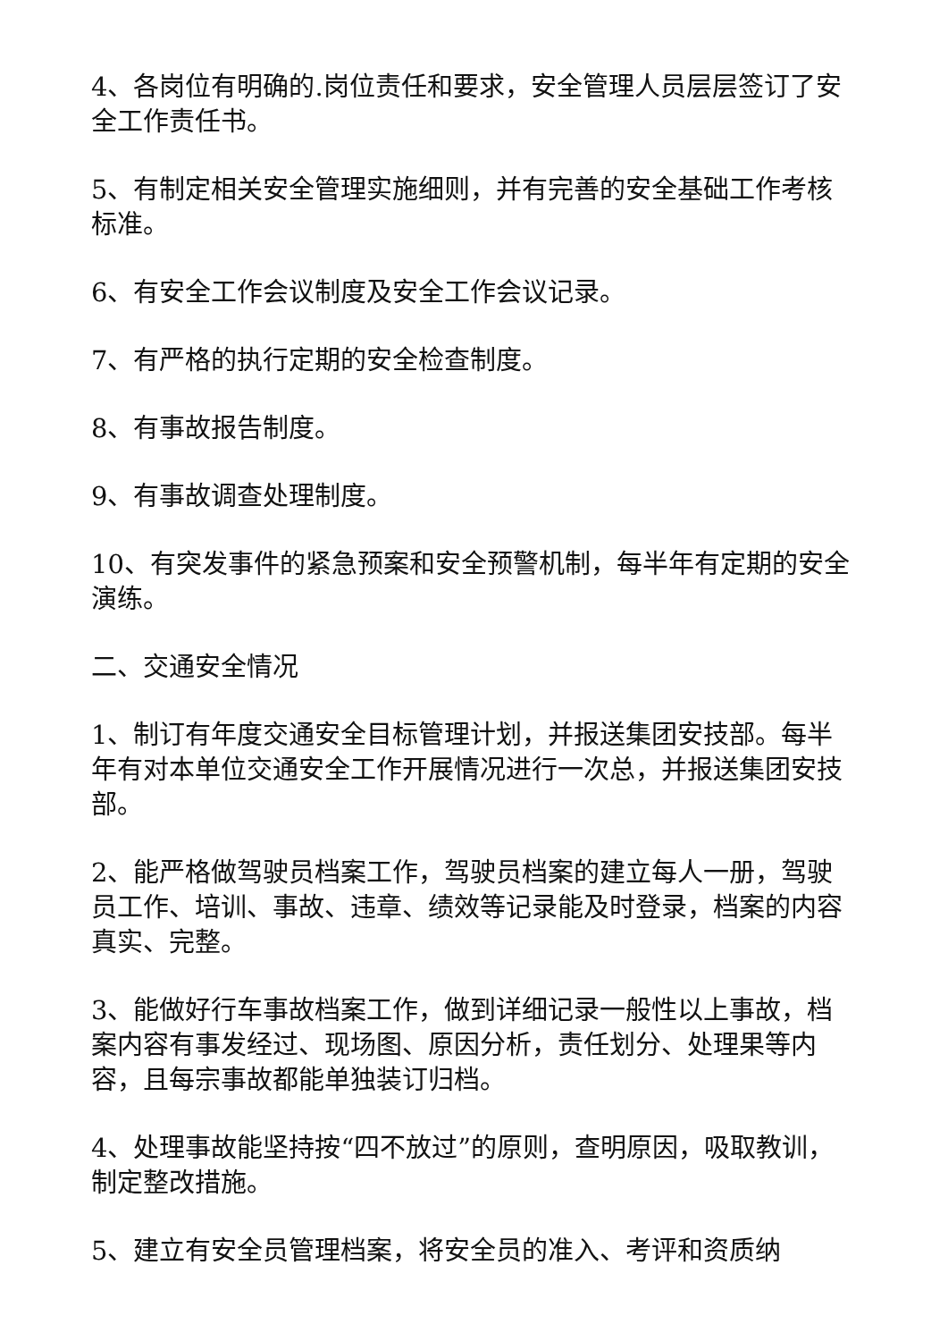4、各岗位有明确的.岗位责任和要求，安全管理人员层层签订了安全工作责任书。
5、有制定相关安全管理实施细则，并有完善的安全基础工作考核标准。
6、有安全工作会议制度及安全工作会议记录。
7、有严格的执行定期的安全检查制度。
8、有事故报告制度。
9、有事故调查处理制度。
10、有突发事件的紧急预案和安全预警机制，每半年有定期的安全演练。
二、交通安全情况
1、制订有年度交通安全目标管理计划，并报送集团安技部。每半年有对本单位交通安全工作开展情况进行一次总，并报送集团安技部。
2、能严格做驾驶员档案工作，驾驶员档案的建立每人一册，驾驶员工作、培训、事故、违章、绩效等记录能及时登录，档案的内容真实、完整。
3、能做好行车事故档案工作，做到详细记录一般性以上事故，档案内容有事发经过、现场图、原因分析，责任划分、处理果等内容，且每宗事故都能单独装订归档。
4、处理事故能坚持按“四不放过”的原则，查明原因，吸取教训，制定整改措施。
5、建立有安全员管理档案，将安全员的准入、考评和资质纳